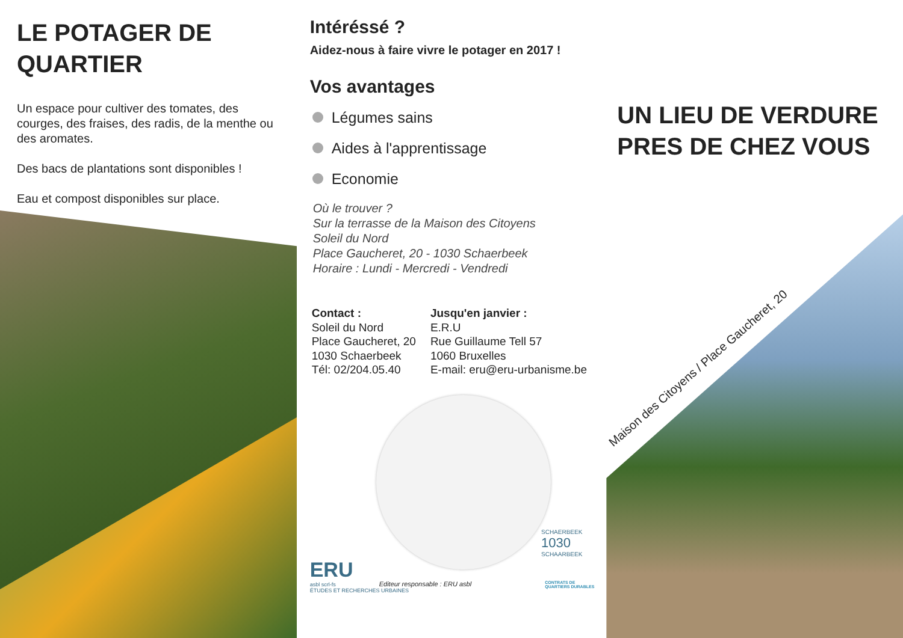LE POTAGER DE
QUARTIER
Un espace pour cultiver des tomates, des courges, des fraises, des radis, de la menthe ou des aromates.
Des bacs de plantations sont disponibles !
Eau et compost disponibles sur place.
Intéréssé ?
Aidez-nous à faire vivre le potager en 2017 !
Vos avantages
Légumes sains
Aides à l'apprentissage
Economie
Où le trouver ?
Sur la terrasse de la Maison des Citoyens
Soleil du Nord
Place Gaucheret, 20 - 1030 Schaerbeek
Horaire : Lundi - Mercredi - Vendredi
Contact :
Soleil du Nord
Place Gaucheret, 20
1030 Schaerbeek
Tél: 02/204.05.40
Jusqu'en janvier :
E.R.U
Rue Guillaume Tell 57
1060 Bruxelles
E-mail: eru@eru-urbanisme.be
ERU
asbl scrl-fs
ÉTUDES ET RECHERCHES URBAINES
Editeur responsable : ERU asbl
SCHAERBEEK
1030
SCHAARBEEK
CONTRATS DE
QUARTIERS DURABLES
UN LIEU DE VERDURE
PRES DE CHEZ VOUS
Maison des Citoyens / Place Gaucheret, 20